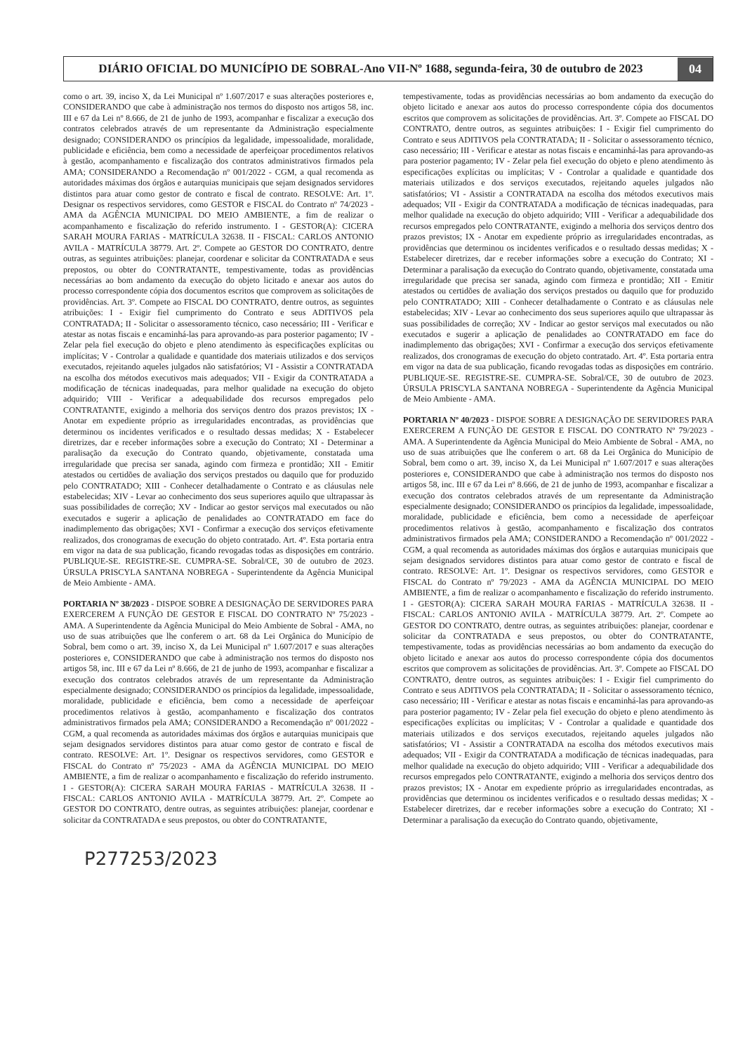DIÁRIO OFICIAL DO MUNICÍPIO DE SOBRAL-Ano VII-Nº 1688, segunda-feira, 30 de outubro de 2023
04
como o art. 39, inciso X, da Lei Municipal nº 1.607/2017 e suas alterações posteriores e, CONSIDERANDO que cabe à administração nos termos do disposto nos artigos 58, inc. III e 67 da Lei nº 8.666, de 21 de junho de 1993, acompanhar e fiscalizar a execução dos contratos celebrados através de um representante da Administração especialmente designado; CONSIDERANDO os princípios da legalidade, impessoalidade, moralidade, publicidade e eficiência, bem como a necessidade de aperfeiçoar procedimentos relativos à gestão, acompanhamento e fiscalização dos contratos administrativos firmados pela AMA; CONSIDERANDO a Recomendação nº 001/2022 - CGM, a qual recomenda as autoridades máximas dos órgãos e autarquias municipais que sejam designados servidores distintos para atuar como gestor de contrato e fiscal de contrato. RESOLVE: Art. 1º. Designar os respectivos servidores, como GESTOR e FISCAL do Contrato nº 74/2023 - AMA da AGÊNCIA MUNICIPAL DO MEIO AMBIENTE, a fim de realizar o acompanhamento e fiscalização do referido instrumento. I - GESTOR(A): CICERA SARAH MOURA FARIAS - MATRÍCULA 32638. II - FISCAL: CARLOS ANTONIO AVILA - MATRÍCULA 38779. Art. 2º. Compete ao GESTOR DO CONTRATO, dentre outras, as seguintes atribuições: planejar, coordenar e solicitar da CONTRATADA e seus prepostos, ou obter do CONTRATANTE, tempestivamente, todas as providências necessárias ao bom andamento da execução do objeto licitado e anexar aos autos do processo correspondente cópia dos documentos escritos que comprovem as solicitações de providências. Art. 3º. Compete ao FISCAL DO CONTRATO, dentre outros, as seguintes atribuições: I - Exigir fiel cumprimento do Contrato e seus ADITIVOS pela CONTRATADA; II - Solicitar o assessoramento técnico, caso necessário; III - Verificar e atestar as notas fiscais e encaminhá-las para aprovando-as para posterior pagamento; IV - Zelar pela fiel execução do objeto e pleno atendimento às especificações explícitas ou implícitas; V - Controlar a qualidade e quantidade dos materiais utilizados e dos serviços executados, rejeitando aqueles julgados não satisfatórios; VI - Assistir a CONTRATADA na escolha dos métodos executivos mais adequados; VII - Exigir da CONTRATADA a modificação de técnicas inadequadas, para melhor qualidade na execução do objeto adquirido; VIII - Verificar a adequabilidade dos recursos empregados pelo CONTRATANTE, exigindo a melhoria dos serviços dentro dos prazos previstos; IX - Anotar em expediente próprio as irregularidades encontradas, as providências que determinou os incidentes verificados e o resultado dessas medidas; X - Estabelecer diretrizes, dar e receber informações sobre a execução do Contrato; XI - Determinar a paralisação da execução do Contrato quando, objetivamente, constatada uma irregularidade que precisa ser sanada, agindo com firmeza e prontidão; XII - Emitir atestados ou certidões de avaliação dos serviços prestados ou daquilo que for produzido pelo CONTRATADO; XIII - Conhecer detalhadamente o Contrato e as cláusulas nele estabelecidas; XIV - Levar ao conhecimento dos seus superiores aquilo que ultrapassar às suas possibilidades de correção; XV - Indicar ao gestor serviços mal executados ou não executados e sugerir a aplicação de penalidades ao CONTRATADO em face do inadimplemento das obrigações; XVI - Confirmar a execução dos serviços efetivamente realizados, dos cronogramas de execução do objeto contratado. Art. 4º. Esta portaria entra em vigor na data de sua publicação, ficando revogadas todas as disposições em contrário. PUBLIQUE-SE. REGISTRE-SE. CUMPRA-SE. Sobral/CE, 30 de outubro de 2023. ÚRSULA PRISCYLA SANTANA NOBREGA - Superintendente da Agência Municipal de Meio Ambiente - AMA.
PORTARIA Nº 38/2023 - DISPOE SOBRE A DESIGNAÇÃO DE SERVIDORES PARA EXERCEREM A FUNÇÃO DE GESTOR E FISCAL DO CONTRATO Nº 75/2023 - AMA. A Superintendente da Agência Municipal do Meio Ambiente de Sobral - AMA, no uso de suas atribuições que lhe conferem o art. 68 da Lei Orgânica do Município de Sobral, bem como o art. 39, inciso X, da Lei Municipal nº 1.607/2017 e suas alterações posteriores e, CONSIDERANDO que cabe à administração nos termos do disposto nos artigos 58, inc. III e 67 da Lei nº 8.666, de 21 de junho de 1993, acompanhar e fiscalizar a execução dos contratos celebrados através de um representante da Administração especialmente designado; CONSIDERANDO os princípios da legalidade, impessoalidade, moralidade, publicidade e eficiência, bem como a necessidade de aperfeiçoar procedimentos relativos à gestão, acompanhamento e fiscalização dos contratos administrativos firmados pela AMA; CONSIDERANDO a Recomendação nº 001/2022 - CGM, a qual recomenda as autoridades máximas dos órgãos e autarquias municipais que sejam designados servidores distintos para atuar como gestor de contrato e fiscal de contrato. RESOLVE: Art. 1º. Designar os respectivos servidores, como GESTOR e FISCAL do Contrato nº 75/2023 - AMA da AGÊNCIA MUNICIPAL DO MEIO AMBIENTE, a fim de realizar o acompanhamento e fiscalização do referido instrumento. I - GESTOR(A): CICERA SARAH MOURA FARIAS - MATRÍCULA 32638. II - FISCAL: CARLOS ANTONIO AVILA - MATRÍCULA 38779. Art. 2º. Compete ao GESTOR DO CONTRATO, dentre outras, as seguintes atribuições: planejar, coordenar e solicitar da CONTRATADA e seus prepostos, ou obter do CONTRATANTE,
tempestivamente, todas as providências necessárias ao bom andamento da execução do objeto licitado e anexar aos autos do processo correspondente cópia dos documentos escritos que comprovem as solicitações de providências. Art. 3º. Compete ao FISCAL DO CONTRATO, dentre outros, as seguintes atribuições: I - Exigir fiel cumprimento do Contrato e seus ADITIVOS pela CONTRATADA; II - Solicitar o assessoramento técnico, caso necessário; III - Verificar e atestar as notas fiscais e encaminhá-las para aprovando-as para posterior pagamento; IV - Zelar pela fiel execução do objeto e pleno atendimento às especificações explícitas ou implícitas; V - Controlar a qualidade e quantidade dos materiais utilizados e dos serviços executados, rejeitando aqueles julgados não satisfatórios; VI - Assistir a CONTRATADA na escolha dos métodos executivos mais adequados; VII - Exigir da CONTRATADA a modificação de técnicas inadequadas, para melhor qualidade na execução do objeto adquirido; VIII - Verificar a adequabilidade dos recursos empregados pelo CONTRATANTE, exigindo a melhoria dos serviços dentro dos prazos previstos; IX - Anotar em expediente próprio as irregularidades encontradas, as providências que determinou os incidentes verificados e o resultado dessas medidas; X - Estabelecer diretrizes, dar e receber informações sobre a execução do Contrato; XI - Determinar a paralisação da execução do Contrato quando, objetivamente, constatada uma irregularidade que precisa ser sanada, agindo com firmeza e prontidão; XII - Emitir atestados ou certidões de avaliação dos serviços prestados ou daquilo que for produzido pelo CONTRATADO; XIII - Conhecer detalhadamente o Contrato e as cláusulas nele estabelecidas; XIV - Levar ao conhecimento dos seus superiores aquilo que ultrapassar às suas possibilidades de correção; XV - Indicar ao gestor serviços mal executados ou não executados e sugerir a aplicação de penalidades ao CONTRATADO em face do inadimplemento das obrigações; XVI - Confirmar a execução dos serviços efetivamente realizados, dos cronogramas de execução do objeto contratado. Art. 4º. Esta portaria entra em vigor na data de sua publicação, ficando revogadas todas as disposições em contrário. PUBLIQUE-SE. REGISTRE-SE. CUMPRA-SE. Sobral/CE, 30 de outubro de 2023. ÚRSULA PRISCYLA SANTANA NOBREGA - Superintendente da Agência Municipal de Meio Ambiente - AMA.
PORTARIA Nº 40/2023 - DISPOE SOBRE A DESIGNAÇÃO DE SERVIDORES PARA EXERCEREM A FUNÇÃO DE GESTOR E FISCAL DO CONTRATO Nº 79/2023 - AMA. A Superintendente da Agência Municipal do Meio Ambiente de Sobral - AMA, no uso de suas atribuições que lhe conferem o art. 68 da Lei Orgânica do Município de Sobral, bem como o art. 39, inciso X, da Lei Municipal nº 1.607/2017 e suas alterações posteriores e, CONSIDERANDO que cabe à administração nos termos do disposto nos artigos 58, inc. III e 67 da Lei nº 8.666, de 21 de junho de 1993, acompanhar e fiscalizar a execução dos contratos celebrados através de um representante da Administração especialmente designado; CONSIDERANDO os princípios da legalidade, impessoalidade, moralidade, publicidade e eficiência, bem como a necessidade de aperfeiçoar procedimentos relativos à gestão, acompanhamento e fiscalização dos contratos administrativos firmados pela AMA; CONSIDERANDO a Recomendação nº 001/2022 - CGM, a qual recomenda as autoridades máximas dos órgãos e autarquias municipais que sejam designados servidores distintos para atuar como gestor de contrato e fiscal de contrato. RESOLVE: Art. 1º. Designar os respectivos servidores, como GESTOR e FISCAL do Contrato nº 79/2023 - AMA da AGÊNCIA MUNICIPAL DO MEIO AMBIENTE, a fim de realizar o acompanhamento e fiscalização do referido instrumento. I - GESTOR(A): CICERA SARAH MOURA FARIAS - MATRÍCULA 32638. II - FISCAL: CARLOS ANTONIO AVILA - MATRÍCULA 38779. Art. 2º. Compete ao GESTOR DO CONTRATO, dentre outras, as seguintes atribuições: planejar, coordenar e solicitar da CONTRATADA e seus prepostos, ou obter do CONTRATANTE, tempestivamente, todas as providências necessárias ao bom andamento da execução do objeto licitado e anexar aos autos do processo correspondente cópia dos documentos escritos que comprovem as solicitações de providências. Art. 3º. Compete ao FISCAL DO CONTRATO, dentre outros, as seguintes atribuições: I - Exigir fiel cumprimento do Contrato e seus ADITIVOS pela CONTRATADA; II - Solicitar o assessoramento técnico, caso necessário; III - Verificar e atestar as notas fiscais e encaminhá-las para aprovando-as para posterior pagamento; IV - Zelar pela fiel execução do objeto e pleno atendimento às especificações explícitas ou implícitas; V - Controlar a qualidade e quantidade dos materiais utilizados e dos serviços executados, rejeitando aqueles julgados não satisfatórios; VI - Assistir a CONTRATADA na escolha dos métodos executivos mais adequados; VII - Exigir da CONTRATADA a modificação de técnicas inadequadas, para melhor qualidade na execução do objeto adquirido; VIII - Verificar a adequabilidade dos recursos empregados pelo CONTRATANTE, exigindo a melhoria dos serviços dentro dos prazos previstos; IX - Anotar em expediente próprio as irregularidades encontradas, as providências que determinou os incidentes verificados e o resultado dessas medidas; X - Estabelecer diretrizes, dar e receber informações sobre a execução do Contrato; XI - Determinar a paralisação da execução do Contrato quando, objetivamente,
P277253/2023